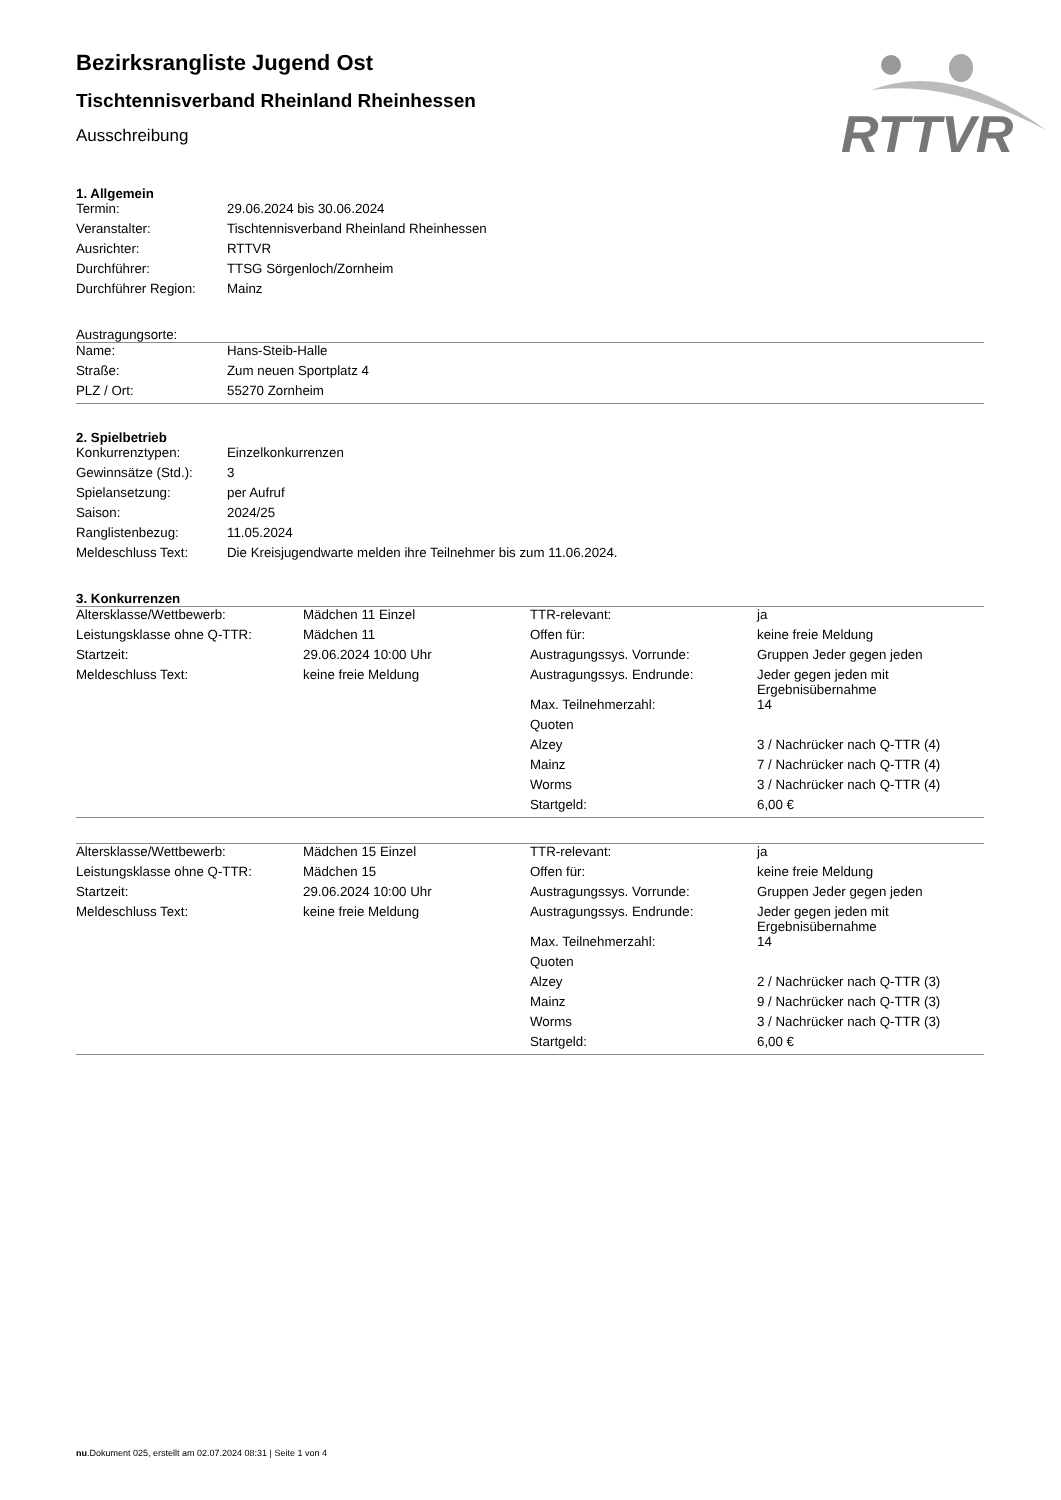RTTVR
Bezirksrangliste Jugend Ost
Tischtennisverband Rheinland Rheinhessen
Ausschreibung
1. Allgemein
| Termin: | 29.06.2024 bis 30.06.2024 |
| Veranstalter: | Tischtennisverband Rheinland Rheinhessen |
| Ausrichter: | RTTVR |
| Durchführer: | TTSG Sörgenloch/Zornheim |
| Durchführer Region: | Mainz |
Austragungsorte:
| Name: | Hans-Steib-Halle |
| Straße: | Zum neuen Sportplatz 4 |
| PLZ / Ort: | 55270 Zornheim |
2. Spielbetrieb
| Konkurrenztypen: | Einzelkonkurrenzen |
| Gewinnsätze (Std.): | 3 |
| Spielansetzung: | per Aufruf |
| Saison: | 2024/25 |
| Ranglistenbezug: | 11.05.2024 |
| Meldeschluss Text: | Die Kreisjugendwarte melden ihre Teilnehmer bis zum 11.06.2024. |
3. Konkurrenzen
| Altersklasse/Wettbewerb: | Mädchen 11 Einzel | TTR-relevant: | ja |
| Leistungsklasse ohne Q-TTR: | Mädchen 11 | Offen für: | keine freie Meldung |
| Startzeit: | 29.06.2024 10:00 Uhr | Austragungssys. Vorrunde: | Gruppen Jeder gegen jeden |
| Meldeschluss Text: | keine freie Meldung | Austragungssys. Endrunde: | Jeder gegen jeden mit Ergebnisübernahme |
| | | Max. Teilnehmerzahl: | 14 |
| | | Quoten | |
| | | Alzey | 3 / Nachrücker nach Q-TTR (4) |
| | | Mainz | 7 / Nachrücker nach Q-TTR (4) |
| | | Worms | 3 / Nachrücker nach Q-TTR (4) |
| | | Startgeld: | 6,00 € |
| Altersklasse/Wettbewerb: | Mädchen 15 Einzel | TTR-relevant: | ja |
| Leistungsklasse ohne Q-TTR: | Mädchen 15 | Offen für: | keine freie Meldung |
| Startzeit: | 29.06.2024 10:00 Uhr | Austragungssys. Vorrunde: | Gruppen Jeder gegen jeden |
| Meldeschluss Text: | keine freie Meldung | Austragungssys. Endrunde: | Jeder gegen jeden mit Ergebnisübernahme |
| | | Max. Teilnehmerzahl: | 14 |
| | | Quoten | |
| | | Alzey | 2 / Nachrücker nach Q-TTR (3) |
| | | Mainz | 9 / Nachrücker nach Q-TTR (3) |
| | | Worms | 3 / Nachrücker nach Q-TTR (3) |
| | | Startgeld: | 6,00 € |
nu.Dokument 025, erstellt am 02.07.2024 08:31 | Seite 1 von 4